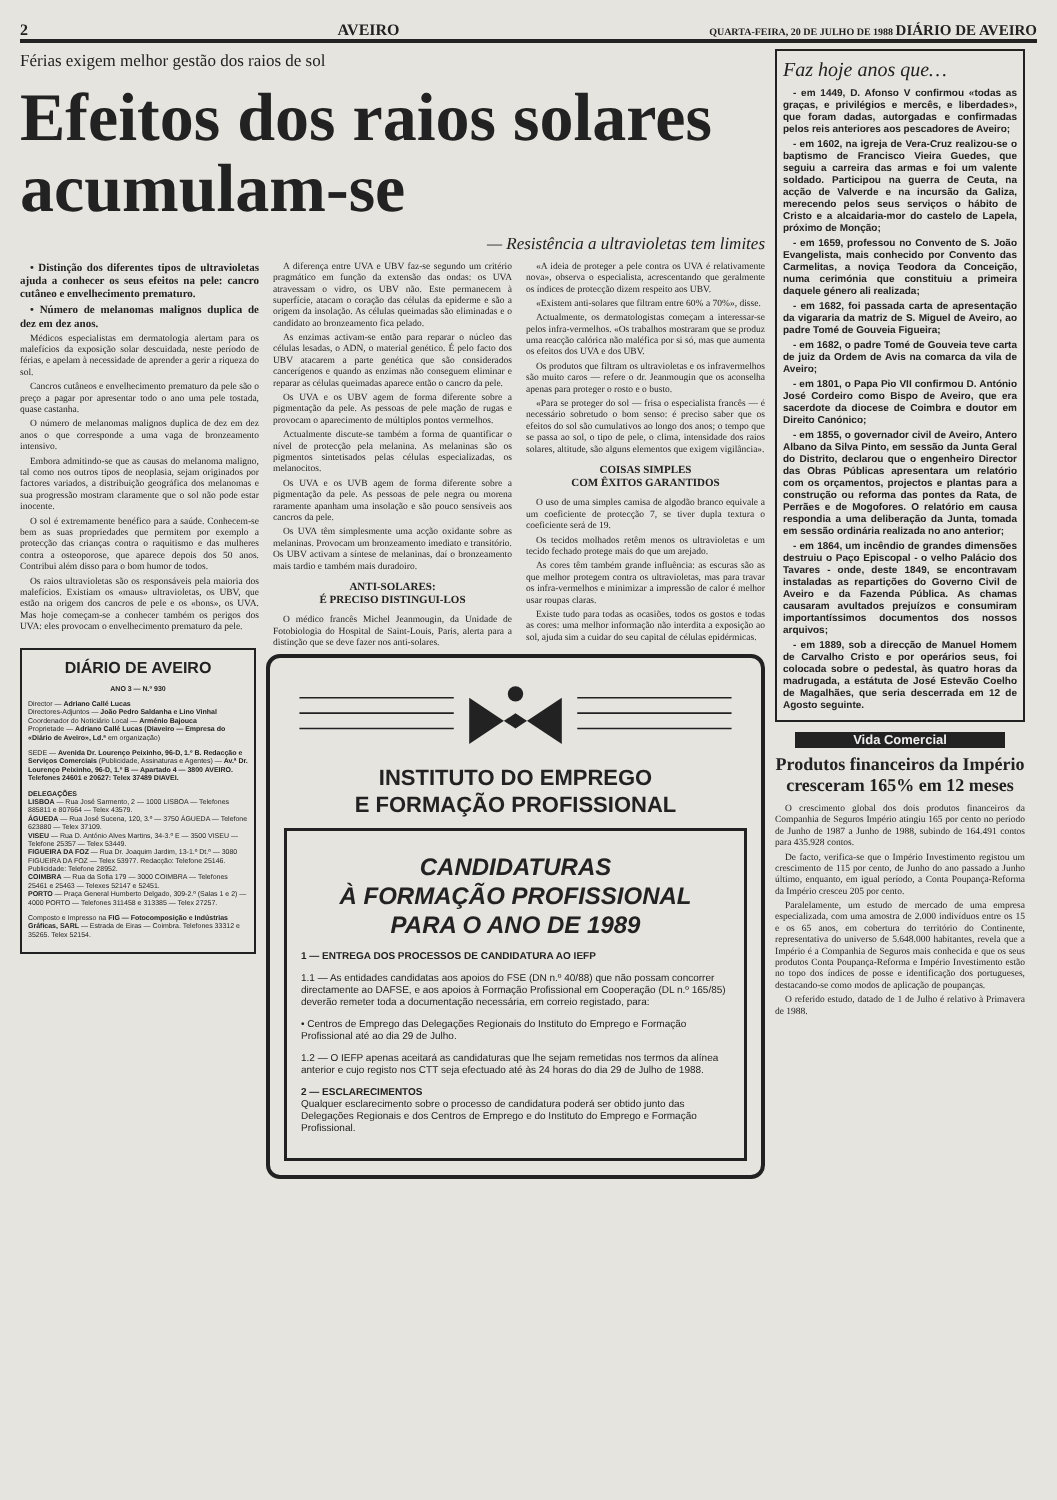2 AVEIRO QUARTA-FEIRA, 20 DE JULHO DE 1988 DIÁRIO DE AVEIRO
Férias exigem melhor gestão dos raios de sol
Efeitos dos raios solares acumulam-se
— Resistência a ultravioletas tem limites
• Distinção dos diferentes tipos de ultravioletas ajuda a conhecer os seus efeitos na pele: cancro cutâneo e envelhecimento prematuro.
• Número de melanomas malignos duplica de dez em dez anos.
Médicos especialistas em dermatologia alertam para os malefícios da exposição solar descuidada, neste período de férias, e apelam à necessidade de aprender a gerir a riqueza do sol.
Cancros cutâneos e envelhecimento prematuro da pele são o preço a pagar por apresentar todo o ano uma pele tostada, quase castanha.
O número de melanomas malignos duplica de dez em dez anos o que corresponde a uma vaga de bronzeamento intensivo.
Embora admitindo-se que as causas do melanoma maligno, tal como nos outros tipos de neoplasia, sejam originados por factores variados, a distribuição geográfica dos melanomas e sua progressão mostram claramente que o sol não pode estar inocente.
O sol é extremamente benéfico para a saúde. Conhecem-se bem as suas propriedades que permitem por exemplo a protecção das crianças contra o raquitismo e das mulheres contra a osteoporose, que aparece depois dos 50 anos. Contribui além disso para o bom humor de todos.
Os raios ultravioletas são os responsáveis pela maioria dos malefícios. Existiam os «maus» ultravioletas, os UBV, que estão na origem dos cancros de pele e os «bons», os UVA. Mas hoje começam-se a conhecer também os perigos dos UVA: eles provocam o envelhecimento prematuro da pele.
A diferença entre UVA e UBV faz-se segundo um critério pragmático em função da extensão das ondas: os UVA atravessam o vidro, os UBV não. Este permanecem à superfície, atacam o coração das células da epiderme e são a origem da insolação. As células queimadas são eliminadas e o candidato ao bronzeamento fica pelado.
As enzimas activam-se então para reparar o núcleo das células lesadas, o ADN, o material genético. É pelo facto dos UBV atacarem a parte genética que são considerados cancerígenos e quando as enzimas não conseguem eliminar e reparar as células queimadas aparece então o cancro da pele.
Os UVA e os UBV agem de forma diferente sobre a pigmentação da pele. As pessoas de pele mação de rugas e provocam o aparecimento de múltiplos pontos vermelhos.
Actualmente discute-se também a forma de quantificar o nível de protecção pela melanina. As melaninas são os pigmentos sintetisados pelas células especializadas, os melanocitos.
Os UVA e os UVB agem de forma diferente sobre a pigmentação da pele. As pessoas de pele negra ou morena raramente apanham uma insolação e são pouco sensíveis aos cancros da pele.
Os UVA têm simplesmente uma acção oxidante sobre as melaninas. Provocam um bronzeamento imediato e transitório. Os UBV activam a síntese de melaninas, daí o bronzeamento mais tardio e também mais duradoiro.
ANTI-SOLARES:
É PRECISO DISTINGUI-LOS
O médico francês Michel Jeanmougin, da Unidade de Fotobiologia do Hospital de Saint-Louis, Paris, alerta para a distinção que se deve fazer nos anti-solares.
«A ideia de proteger a pele contra os UVA é relativamente nova», observa o especialista, acrescentando que geralmente os índices de protecção dizem respeito aos UBV.
«Existem anti-solares que filtram entre 60% a 70%», disse.
Actualmente, os dermatologistas começam a interessar-se pelos infra-vermelhos. «Os trabalhos mostraram que se produz uma reacção calórica não maléfica por si só, mas que aumenta os efeitos dos UVA e dos UBV.
Os produtos que filtram os ultravioletas e os infravermelhos são muito caros — refere o dr. Jeanmougin que os aconselha apenas para proteger o rosto e o busto.
«Para se proteger do sol — frisa o especialista francês — é necessário sobretudo o bom senso: é preciso saber que os efeitos do sol são cumulativos ao longo dos anos; o tempo que se passa ao sol, o tipo de pele, o clima, intensidade dos raios solares, altitude, são alguns elementos que exigem vigilância».
COISAS SIMPLES
COM ÊXITOS GARANTIDOS
O uso de uma simples camisa de algodão branco equivale a um coeficiente de protecção 7, se tiver dupla textura o coeficiente será de 19.
Os tecidos molhados retêm menos os ultravioletas e um tecido fechado protege mais do que um arejado.
As cores têm também grande influência: as escuras são as que melhor protegem contra os ultravioletas, mas para travar os infra-vermelhos e minimizar a impressão de calor é melhor usar roupas claras.
Existe tudo para todas as ocasiões, todos os gostos e todas as cores: uma melhor informação não interdita a exposição ao sol, ajuda sim a cuidar do seu capital de células epidérmicas.
DIÁRIO DE AVEIRO
ANO 3 — N.º 930
Director — Adriano Callé Lucas
Directores-Adjuntos — João Pedro Saldanha e Lino Vinhal
Coordenador do Noticiário Local — Arménio Bajouca
Proprietade — Adriano Callé Lucas (Diaveiro — Empresa do «Diário de Aveiro», Ld.ª em organização)
SEDE — Avenida Dr. Lourenço Peixinho, 96-D, 1.º B. Redacção e Serviços Comerciais (Publicidade, Assinaturas e Agentes) — Av.ª Dr. Lourenço Peixinho, 96-D, 1.º B — Apartado 4 — 3800 AVEIRO. Telefones 24601 e 20627: Telex 37489 DIAVEI.
DELEGAÇÕES
LISBOA — Rua José Sarmento, 2 — 1000 LISBOA — Telefones 885811 e 807664 — Telex 43579.
ÁGUEDA — Rua José Sucena, 120, 3.º — 3750 ÁGUEDA — Telefone 623880 — Telex 37109.
VISEU — Rua D. António Alves Martins, 34-3.º E — 3500 VISEU — Telefone 25357 — Telex 53449.
FIGUEIRA DA FOZ — Rua Dr. Joaquim Jardim, 13-1.º Dt.º — 3080 FIGUEIRA DA FOZ — Telex 53977. Redacção: Telefone 25146. Publicidade: Telefone 28952.
COIMBRA — Rua da Sofia 179 — 3000 COIMBRA — Telefones 25461 e 25463 — Telexes 52147 e 52451.
PORTO — Praça General Humberto Delgado, 309-2.º (Salas 1 e 2) — 4000 PORTO — Telefones 311458 e 313385 — Telex 27257.
Composto e Impresso na FIG — Fotocomposição e Indústrias Gráficas, SARL — Estrada de Eiras — Coimbra. Telefones 33312 e 35265. Telex 52154.
INSTITUTO DO EMPREGO
E FORMAÇÃO PROFISSIONAL
CANDIDATURAS
À FORMAÇÃO PROFISSIONAL
PARA O ANO DE 1989
1 — ENTREGA DOS PROCESSOS DE CANDIDATURA AO IEFP
1.1 — As entidades candidatas aos apoios do FSE (DN n.º 40/88) que não possam concorrer directamente ao DAFSE, e aos apoios à Formação Profissional em Cooperação (DL n.º 165/85) deverão remeter toda a documentação necessária, em correio registado, para:
• Centros de Emprego das Delegações Regionais do Instituto do Emprego e Formação Profissional até ao dia 29 de Julho.
1.2 — O IEFP apenas aceitará as candidaturas que lhe sejam remetidas nos termos da alínea anterior e cujo registo nos CTT seja efectuado até às 24 horas do dia 29 de Julho de 1988.
2 — ESCLARECIMENTOS
Qualquer esclarecimento sobre o processo de candidatura poderá ser obtido junto das Delegações Regionais e dos Centros de Emprego e do Instituto do Emprego e Formação Profissional.
Faz hoje anos que…
- em 1449, D. Afonso V confirmou «todas as graças, e privilégios e mercês, e liberdades», que foram dadas, autorgadas e confirmadas pelos reis anteriores aos pescadores de Aveiro;
- em 1602, na igreja de Vera-Cruz realizou-se o baptismo de Francisco Vieira Guedes, que seguiu a carreira das armas e foi um valente soldado. Participou na guerra de Ceuta, na acção de Valverde e na incursão da Galiza, merecendo pelos seus serviços o hábito de Cristo e a alcaidaria-mor do castelo de Lapela, próximo de Monção;
- em 1659, professou no Convento de S. João Evangelista, mais conhecido por Convento das Carmelitas, a noviça Teodora da Conceição, numa cerimónia que constituiu a primeira daquele género ali realizada;
- em 1682, foi passada carta de apresentação da vigararia da matriz de S. Miguel de Aveiro, ao padre Tomé de Gouveia Figueira;
- em 1682, o padre Tomé de Gouveia teve carta de juiz da Ordem de Avis na comarca da vila de Aveiro;
- em 1801, o Papa Pio VII confirmou D. António José Cordeiro como Bispo de Aveiro, que era sacerdote da diocese de Coimbra e doutor em Direito Canónico;
- em 1855, o governador civil de Aveiro, Antero Albano da Silva Pinto, em sessão da Junta Geral do Distrito, declarou que o engenheiro Director das Obras Públicas apresentara um relatório com os orçamentos, projectos e plantas para a construção ou reforma das pontes da Rata, de Perrães e de Mogofores. O relatório em causa respondia a uma deliberação da Junta, tomada em sessão ordinária realizada no ano anterior;
- em 1864, um incêndio de grandes dimensões destruiu o Paço Episcopal - o velho Palácio dos Tavares - onde, deste 1849, se encontravam instaladas as repartições do Governo Civil de Aveiro e da Fazenda Pública. As chamas causaram avultados prejuízos e consumiram importantíssimos documentos dos nossos arquivos;
- em 1889, sob a direcção de Manuel Homem de Carvalho Cristo e por operários seus, foi colocada sobre o pedestal, às quatro horas da madrugada, a estátuta de José Estevão Coelho de Magalhães, que seria descerrada em 12 de Agosto seguinte.
Vida Comercial
Produtos financeiros da Império cresceram 165% em 12 meses
O crescimento global dos dois produtos financeiros da Companhia de Seguros Império atingiu 165 por cento no período de Junho de 1987 a Junho de 1988, subindo de 164.491 contos para 435.928 contos.
De facto, verifica-se que o Império Investimento registou um crescimento de 115 por cento, de Junho do ano passado a Junho último, enquanto, em igual período, a Conta Poupança-Reforma da Império cresceu 205 por cento.
Paralelamente, um estudo de mercado de uma empresa especializada, com uma amostra de 2.000 indivíduos entre os 15 e os 65 anos, em cobertura do território do Continente, representativa do universo de 5.648.000 habitantes, revela que a Império é a Companhia de Seguros mais conhecida e que os seus produtos Conta Poupança-Reforma e Império Investimento estão no topo dos índices de posse e identificação dos portugueses, destacando-se como modos de aplicação de poupanças.
O referido estudo, datado de 1 de Julho é relativo à Primavera de 1988.